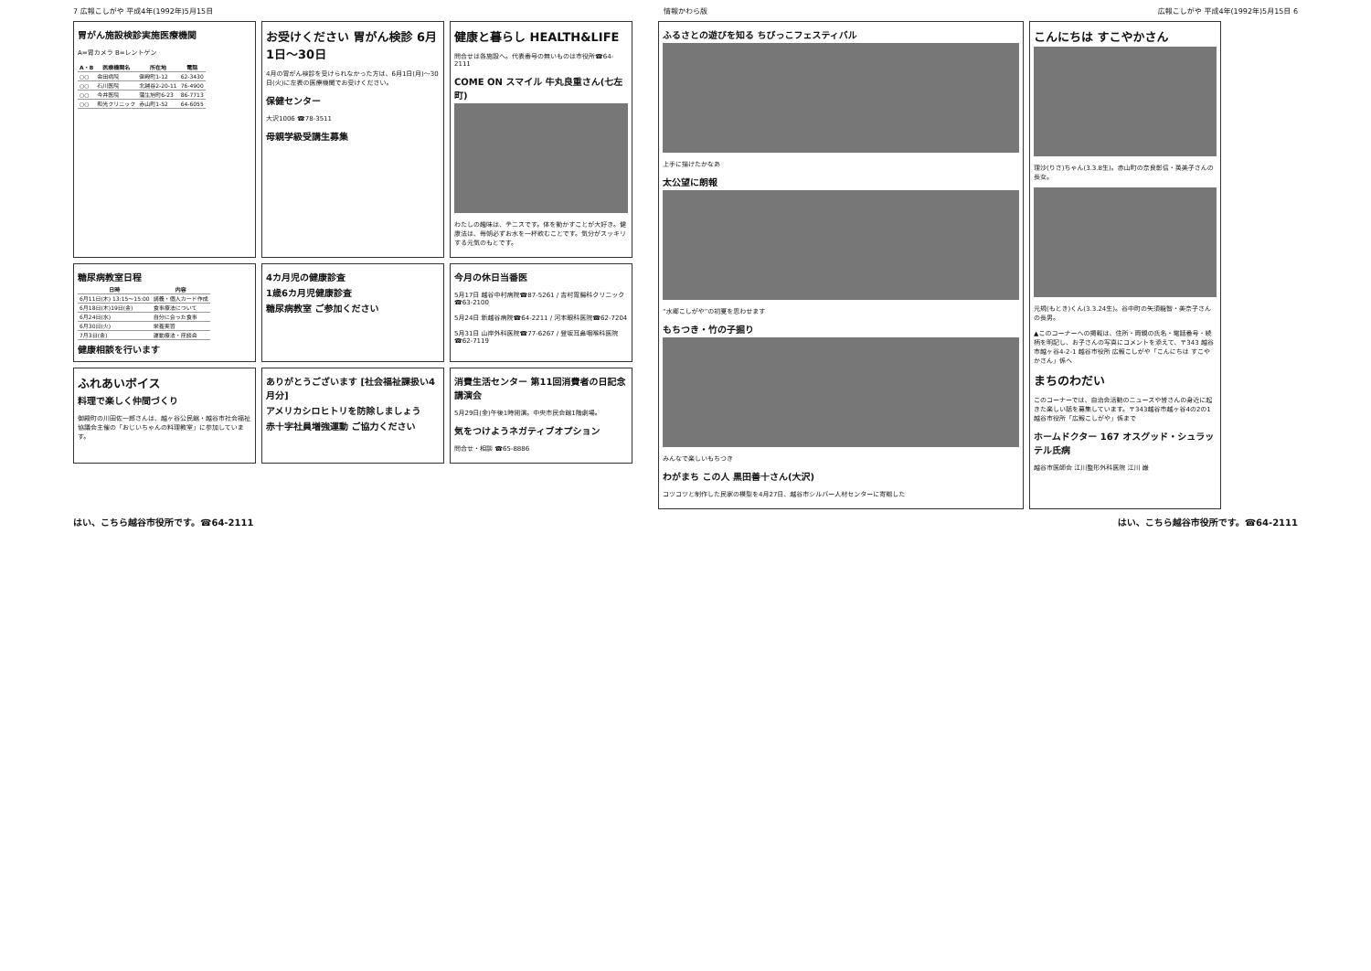7 広報こしがや 平成4年(1992年)5月15日 情報かわら版 広報こしがや 平成4年(1992年)5月15日 6
胃がん施設検診実施医療機関
A=胃カメラ B=レントゲン
| A・B | 医療機関名 | 所在地 | 電話 |
| --- | --- | --- | --- |
| ○○ | 会田病院 | 御殿町1-12 | 62-3430 |
| ○○ | 石川医院 | 北越谷2-20-11 | 76-4900 |
| ○○ | 今井医院 | 蒲生旭町6-23 | 86-7713 |
| ○○ | 和光クリニック | 赤山町1-52 | 64-6055 |
お受けください 胃がん検診 6月1日～30日
4月の胃がん検診を受けられなかった方は、6月1日(月)～30日(火)に左表の医療機関でお受けください。
保健センター
大沢1006 ☎78-3511
母親学級受講生募集
健康と暮らし HEALTH&LIFE
問合せは各施設へ。代表番号の無いものは市役所☎64-2111
COME ON スマイル 牛丸良重さん(七左町)
わたしの趣味は、テニスです。体を動かすことが大好き。健康法は、毎朝必ずお水を一杯飲むことです。気分がスッキリする元気のもとです。
糖尿病教室日程
| 日時 | 内容 |
| --- | --- |
| 6月11日(木) 13:15～15:00 | 講義・個人カード作成 |
| 6月18日(木)19日(金) | 食事療法について |
| 6月24日(水) | 自分に合った食事 |
| 6月30日(火) | 栄養実習 |
| 7月3日(金) | 運動療法・座談会 |
健康相談を行います
4カ月児の健康診査
1歳6カ月児健康診査
糖尿病教室 ご参加ください
今月の休日当番医
5月17日 越谷中村病院☎87-5261 / 吉村胃腸科クリニック☎63-2100
5月24日 新越谷病院☎64-2211 / 河本眼科医院☎62-7204
5月31日 山岸外科医院☎77-6267 / 登坂耳鼻咽喉科医院☎62-7119
ふれあいボイス
料理で楽しく仲間づくり
御殿町の川田佐一郎さんは、越ヶ谷公民館・越谷市社会福祉協議会主催の「おじいちゃんの料理教室」に参加しています。
ありがとうございます [社会福祉課扱い4月分]
アメリカシロヒトリを防除しましょう
赤十字社員増強運動 ご協力ください
消費生活センター 第11回消費者の日記念講演会
5月29日(金)午後1時開演。中央市民会館1階劇場。
気をつけようネガティブオプション
問合せ・相談 ☎65-8886
ふるさとの遊びを知る ちびっこフェスティバル
上手に描けたかなあ
太公望に朗報
“水郷こしがや”の初夏を思わせます
もちつき・竹の子掘り
みんなで楽しいもちつき
わがまち この人 黒田善十さん(大沢)
コツコツと制作した民家の模型を4月27日、越谷市シルバー人材センターに寄贈した
こんにちは すこやかさん
理沙(りさ)ちゃん(3.3.8生)。赤山町の奈良彰信・英美子さんの長女。
元規(もとき)くん(3.3.24生)。谷中町の矢須龍智・美奈子さんの長男。
▲このコーナーへの掲載は、住所・両親の氏名・電話番号・続柄を明記し、お子さんの写真にコメントを添えて、〒343 越谷市越ヶ谷4-2-1 越谷市役所 広報こしがや「こんにちは すこやかさん」係へ
まちのわだい
このコーナーでは、自治会活動のニュースや皆さんの身近に起きた楽しい話を募集しています。〒343越谷市越ヶ谷4の2の1越谷市役所「広報こしがや」係まで
ホームドクター 167 オスグッド・シュラッテル氏病
越谷市医師会 江川整形外科医院 江川 巌
はい、こちら越谷市役所です。☎64-2111 はい、こちら越谷市役所です。☎64-2111